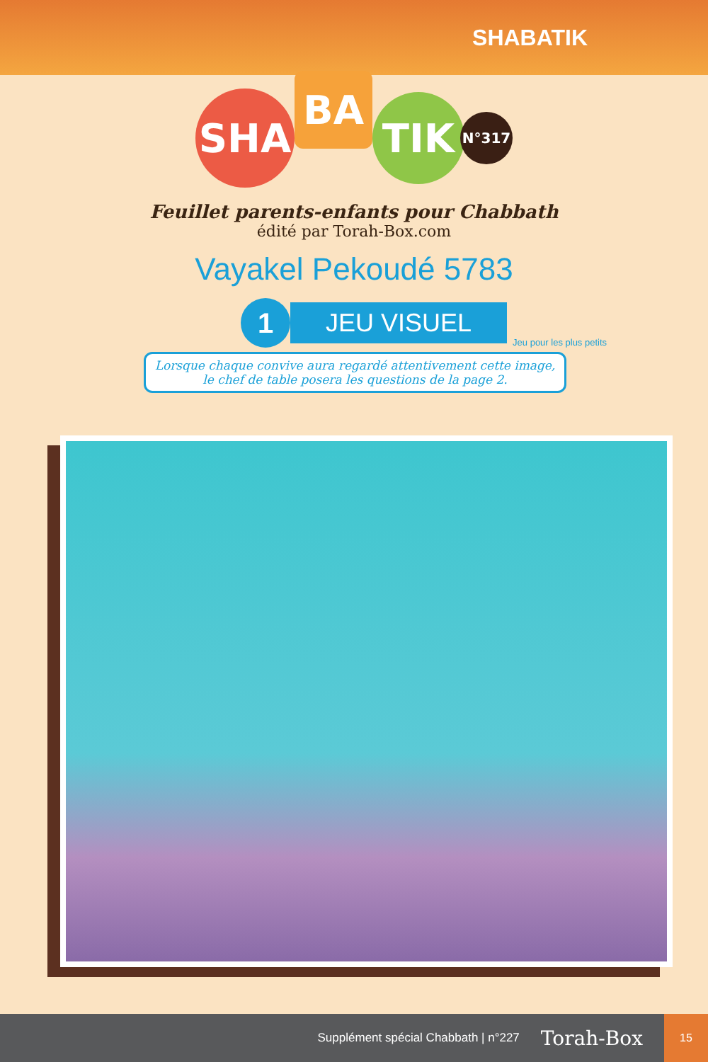SHABATIK
SHA
BA
TIK
N°317
Feuillet parents-enfants pour Chabbath
édité par Torah-Box.com
Vayakel Pekoudé 5783
1
JEU VISUEL
Jeu pour les plus petits
Lorsque chaque convive aura regardé attentivement cette image, le chef de table posera les questions de la page 2.
Supplément spécial Chabbath | n°227 Torah-Box
15